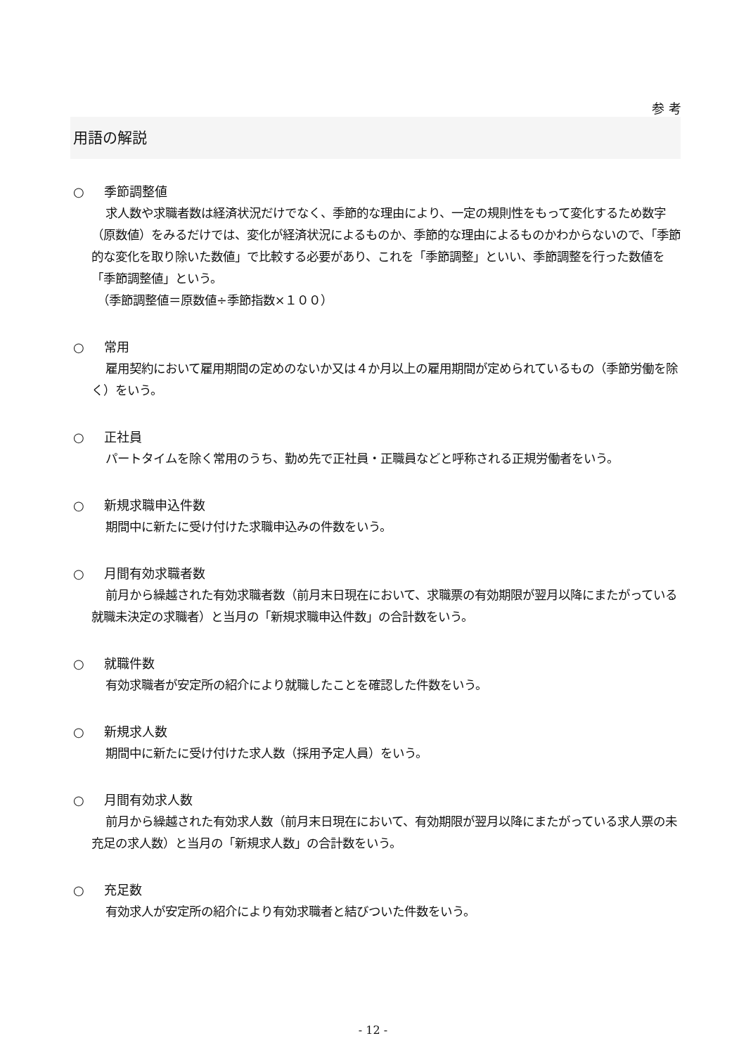参 考
用語の解説
○ 季節調整値
求人数や求職者数は経済状況だけでなく、季節的な理由により、一定の規則性をもって変化するため数字（原数値）をみるだけでは、変化が経済状況によるものか、季節的な理由によるものかわからないので、「季節的な変化を取り除いた数値」で比較する必要があり、これを「季節調整」といい、季節調整を行った数値を「季節調整値」という。
　（季節調整値＝原数値÷季節指数×１００）
○ 常用
雇用契約において雇用期間の定めのないか又は４か月以上の雇用期間が定められているもの（季節労働を除く）をいう。
○ 正社員
パートタイムを除く常用のうち、勤め先で正社員・正職員などと呼称される正規労働者をいう。
○ 新規求職申込件数
期間中に新たに受け付けた求職申込みの件数をいう。
○ 月間有効求職者数
前月から繰越された有効求職者数（前月末日現在において、求職票の有効期限が翌月以降にまたがっている就職未決定の求職者）と当月の「新規求職申込件数」の合計数をいう。
○ 就職件数
有効求職者が安定所の紹介により就職したことを確認した件数をいう。
○ 新規求人数
期間中に新たに受け付けた求人数（採用予定人員）をいう。
○ 月間有効求人数
前月から繰越された有効求人数（前月末日現在において、有効期限が翌月以降にまたがっている求人票の未充足の求人数）と当月の「新規求人数」の合計数をいう。
○ 充足数
有効求人が安定所の紹介により有効求職者と結びついた件数をいう。
- 12 -